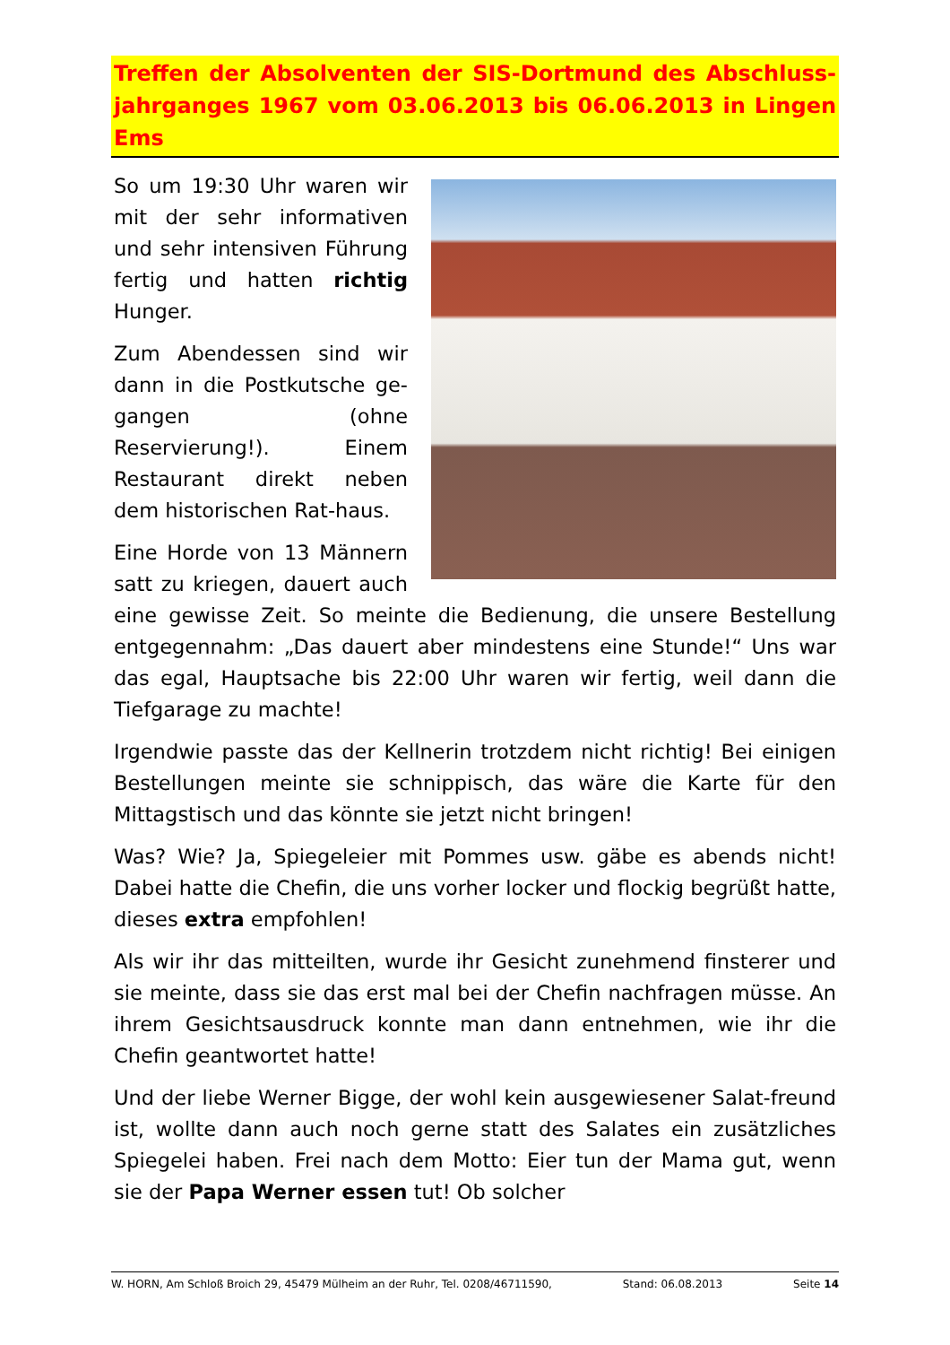Treffen der Absolventen der SIS-Dortmund des Abschluss-jahrganges 1967 vom 03.06.2013 bis 06.06.2013 in Lingen Ems
So um 19:30 Uhr waren wir mit der sehr informativen und sehr intensiven Führung fertig und hatten richtig Hunger.
Zum Abendessen sind wir dann in die Postkutsche ge-gangen (ohne Reservierung!). Einem Restaurant direkt neben dem historischen Rat-haus.
Eine Horde von 13 Männern satt zu kriegen, dauert auch eine gewisse Zeit. So meinte die Bedienung, die unsere Bestellung entgegennahm: „Das dauert aber mindestens eine Stunde!“ Uns war das egal, Hauptsache bis 22:00 Uhr waren wir fertig, weil dann die Tiefgarage zu machte!
Irgendwie passte das der Kellnerin trotzdem nicht richtig! Bei einigen Bestellungen meinte sie schnippisch, das wäre die Karte für den Mittagstisch und das könnte sie jetzt nicht bringen!
Was? Wie? Ja, Spiegeleier mit Pommes usw. gäbe es abends nicht! Dabei hatte die Chefin, die uns vorher locker und flockig begrüßt hatte, dieses extra empfohlen!
Als wir ihr das mitteilten, wurde ihr Gesicht zunehmend finsterer und sie meinte, dass sie das erst mal bei der Chefin nachfragen müsse. An ihrem Gesichtsausdruck konnte man dann entnehmen, wie ihr die Chefin geantwortet hatte!
Und der liebe Werner Bigge, der wohl kein ausgewiesener Salat-freund ist, wollte dann auch noch gerne statt des Salates ein zusätzliches Spiegelei haben. Frei nach dem Motto: Eier tun der Mama gut, wenn sie der Papa Werner essen tut! Ob solcher
W. HORN, Am Schloß Broich 29, 45479 Mülheim an der Ruhr, Tel. 0208/46711590, Stand: 06.08.2013 Seite 14